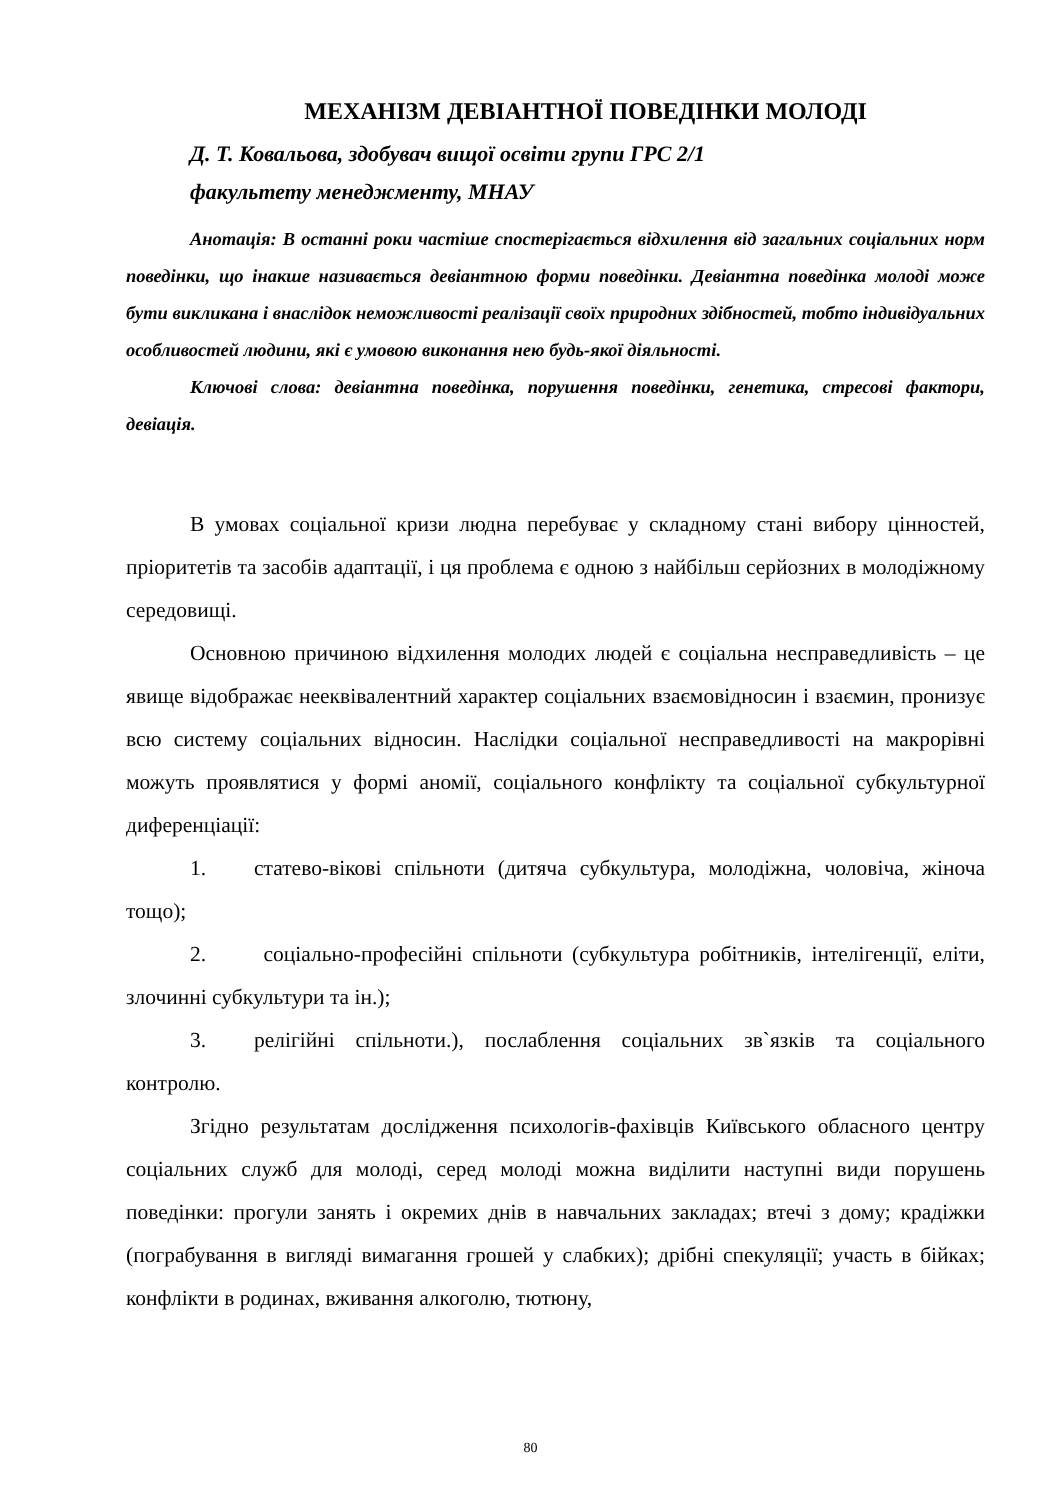МЕХАНІЗМ ДЕВІАНТНОЇ ПОВЕДІНКИ МОЛОДІ
Д. Т. Ковальова, здобувач вищої освіти групи ГРС 2/1
факультету менеджменту, МНАУ
Анотація: В останні роки частіше спостерігається відхилення від загальних соціальних норм поведінки, що інакше називається девіантною форми поведінки. Девіантна поведінка молоді може бути викликана і внаслідок неможливості реалізації своїх природних здібностей, тобто індивідуальних особливостей людини, які є умовою виконання нею будь-якої діяльності.
Ключові слова: девіантна поведінка, порушення поведінки, генетика, стресові фактори, девіація.
В умовах соціальної кризи людна перебуває у складному стані вибору цінностей, пріоритетів та засобів адаптації, і ця проблема є одною з найбільш серйозних в молодіжному середовищі.
Основною причиною відхилення молодих людей є соціальна несправедливість – це явище відображає нееквівалентний характер соціальних взаємовідносин і взаємин, пронизує всю систему соціальних відносин. Наслідки соціальної несправедливості на макрорівні можуть проявлятися у формі аномії, соціального конфлікту та соціальної субкультурної диференціації:
1. статево-вікові спільноти (дитяча субкультура, молодіжна, чоловіча, жіноча тощо);
2. соціально-професійні спільноти (субкультура робітників, інтелігенції, еліти, злочинні субкультури та ін.);
3. релігійні спільноти.), послаблення соціальних зв`язків та соціального контролю.
Згідно результатам дослідження психологів-фахівців Київського обласного центру соціальних служб для молоді, серед молоді можна виділити наступні види порушень поведінки: прогули занять і окремих днів в навчальних закладах; втечі з дому; крадіжки (пограбування в вигляді вимагання грошей у слабких); дрібні спекуляції; участь в бійках; конфлікти в родинах, вживання алкоголю, тютюну,
80